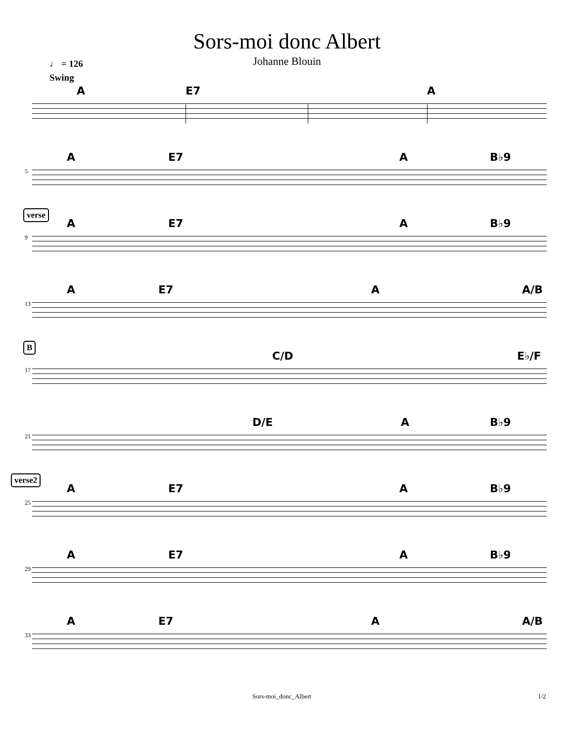Sors-moi donc Albert
Johanne Blouin
♩ = 126
Swing
A E7 A
5
A E7 A B♭9
verse
9
A E7 A B♭9
13
A E7 A A/B
B
17
C/D E♭/F
21
D/E A B♭9
verse2
25
A E7 A B♭9
29
A E7 A B♭9
33
A E7 A A/B
Sors-moi_donc_Albert 1/2